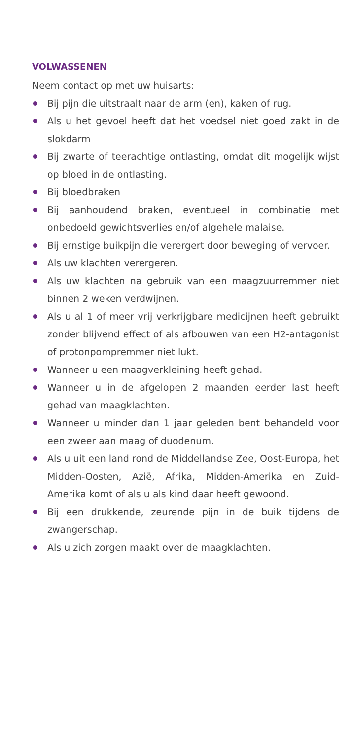VOLWASSENEN
Neem contact op met uw huisarts:
Bij pijn die uitstraalt naar de arm (en), kaken of rug.
Als u het gevoel heeft dat het voedsel niet goed zakt in de slokdarm
Bij zwarte of teerachtige ontlasting, omdat dit mogelijk wijst op bloed in de ontlasting.
Bij bloedbraken
Bij aanhoudend braken, eventueel in combinatie met onbedoeld gewichtsverlies en/of algehele malaise.
Bij ernstige buikpijn die verergert door beweging of vervoer.
Als uw klachten verergeren.
Als uw klachten na gebruik van een maagzuurremmer niet binnen 2 weken verdwijnen.
Als u al 1 of meer vrij verkrijgbare medicijnen heeft gebruikt zonder blijvend effect of als afbouwen van een H2-antagonist of protonpompremmer niet lukt.
Wanneer u een maagverkleining heeft gehad.
Wanneer u in de afgelopen 2 maanden eerder last heeft gehad van maagklachten.
Wanneer u minder dan 1 jaar geleden bent behandeld voor een zweer aan maag of duodenum.
Als u uit een land rond de Middellandse Zee, Oost-Europa, het Midden-Oosten, Azië, Afrika, Midden-Amerika en Zuid-Amerika komt of als u als kind daar heeft gewoond.
Bij een drukkende, zeurende pijn in de buik tijdens de zwangerschap.
Als u zich zorgen maakt over de maagklachten.